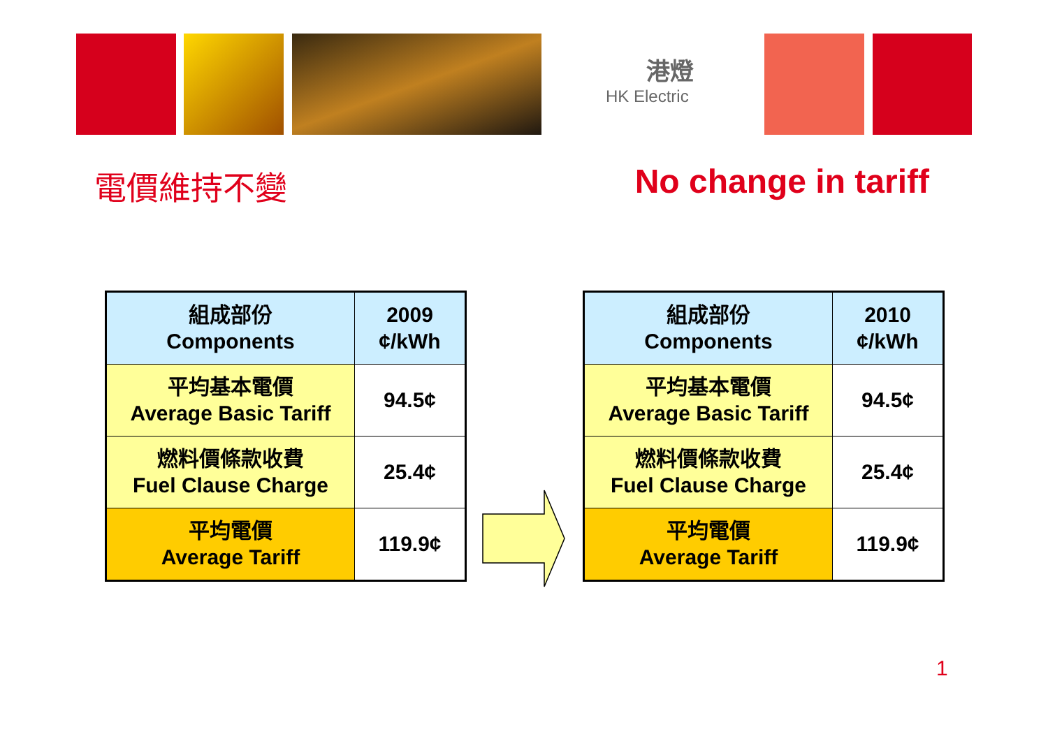港燈
HK Electric
電價維持不變 No change in tariff
| 組成部份 Components | 2009 ¢/kWh |
| 平均基本電價 Average Basic Tariff | 94.5¢ |
| 燃料價條款收費 Fuel Clause Charge | 25.4¢ |
| 平均電價 Average Tariff | 119.9¢ |
| 組成部份 Components | 2010 ¢/kWh |
| 平均基本電價 Average Basic Tariff | 94.5¢ |
| 燃料價條款收費 Fuel Clause Charge | 25.4¢ |
| 平均電價 Average Tariff | 119.9¢ |
1